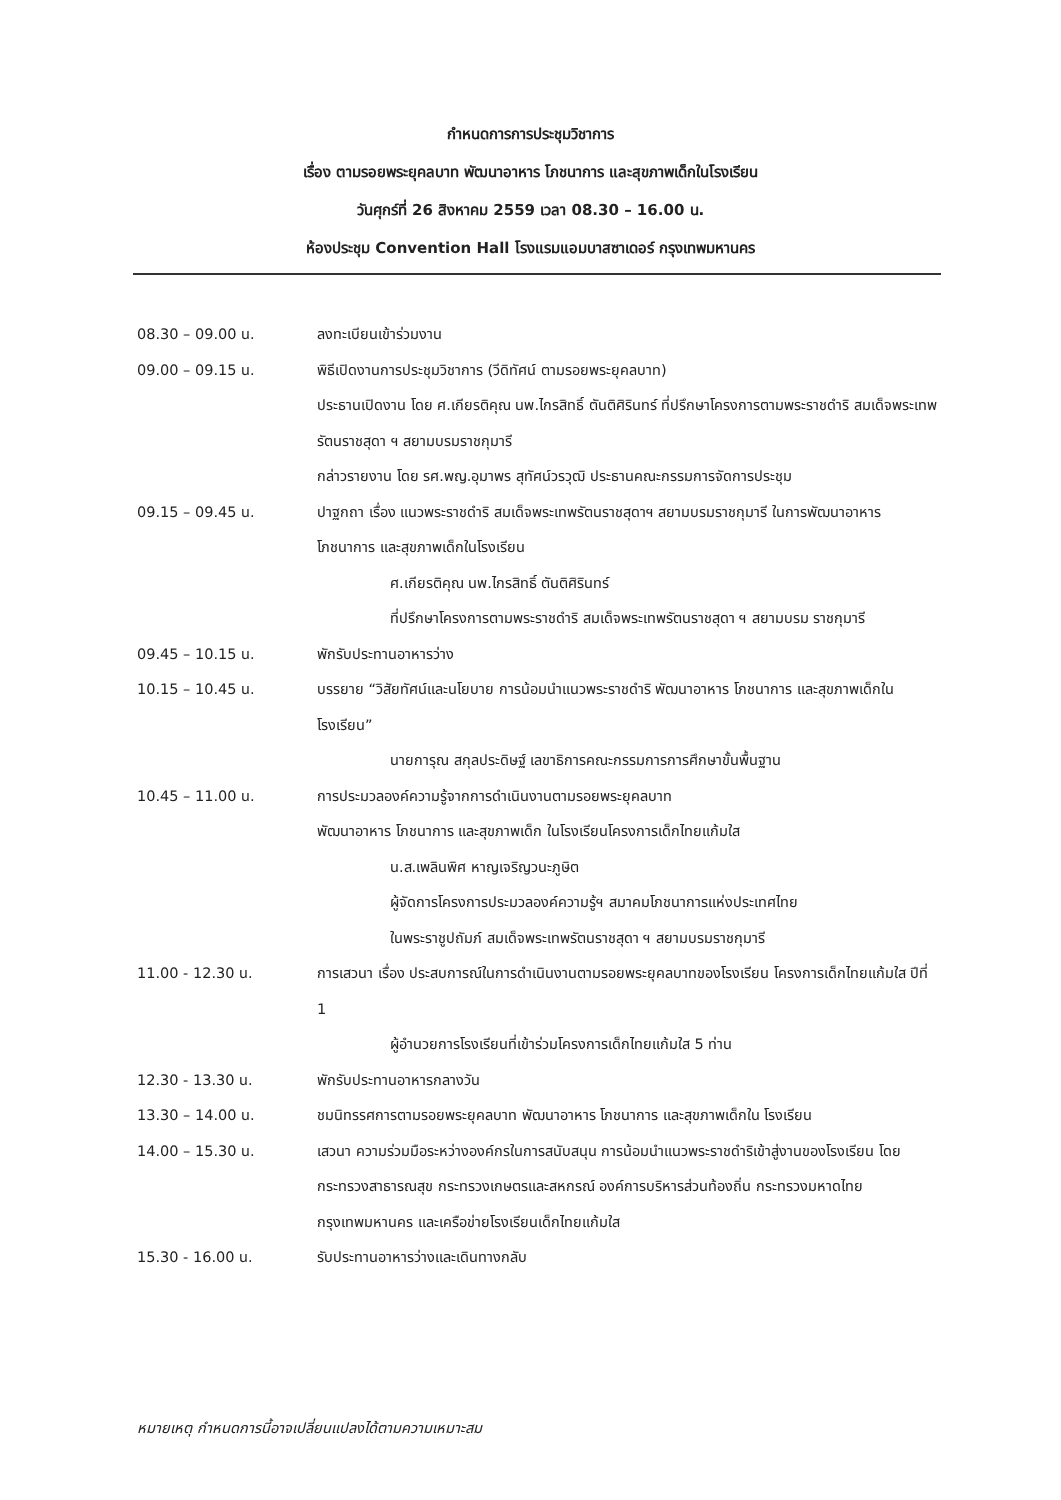กำหนดการการประชุมวิชาการ
เรื่อง ตามรอยพระยุคลบาท พัฒนาอาหาร โภชนาการ และสุขภาพเด็กในโรงเรียน
วันศุกร์ที่ 26 สิงหาคม 2559 เวลา 08.30 – 16.00 น.
ห้องประชุม Convention Hall โรงแรมแอมบาสซาเดอร์ กรุงเทพมหานคร
08.30 – 09.00 น. ลงทะเบียนเข้าร่วมงาน
09.00 – 09.15 น. พิธีเปิดงานการประชุมวิชาการ (วีดิทัศน์ ตามรอยพระยุคลบาท)
ประธานเปิดงาน โดย ศ.เกียรติคุณ นพ.ไกรสิทธิ์ ตันติศิรินทร์ ที่ปรึกษาโครงการตามพระราชดำริ สมเด็จพระเทพรัตนราชสุดา ฯ สยามบรมราชกุมารี
กล่าวรายงาน โดย รศ.พญ.อุมาพร สุทัศน์วรวุฒิ ประธานคณะกรรมการจัดการประชุม
09.15 – 09.45 น. ปาฐกถา เรื่อง แนวพระราชดำริ สมเด็จพระเทพรัตนราชสุดาฯ สยามบรมราชกุมารี ในการพัฒนาอาหาร โภชนาการ และสุขภาพเด็กในโรงเรียน
ศ.เกียรติคุณ นพ.ไกรสิทธิ์ ตันติศิรินทร์
ที่ปรึกษาโครงการตามพระราชดำริ สมเด็จพระเทพรัตนราชสุดา ฯ สยามบรม ราชกุมารี
09.45 – 10.15 น. พักรับประทานอาหารว่าง
10.15 – 10.45 น. บรรยาย “วิสัยทัศน์และนโยบาย การน้อมนำแนวพระราชดำริ พัฒนาอาหาร โภชนาการ และสุขภาพเด็กในโรงเรียน”
นายการุณ สกุลประดิษฐ์ เลขาธิการคณะกรรมการการศึกษาขั้นพื้นฐาน
10.45 – 11.00 น. การประมวลองค์ความรู้จากการดำเนินงานตามรอยพระยุคลบาท
พัฒนาอาหาร โภชนาการ และสุขภาพเด็ก ในโรงเรียนโครงการเด็กไทยแก้มใส
น.ส.เพลินพิศ หาญเจริญวนะภูษิต
ผู้จัดการโครงการประมวลองค์ความรู้ฯ สมาคมโภชนาการแห่งประเทศไทย
ในพระราชูปถัมภ์ สมเด็จพระเทพรัตนราชสุดา ฯ สยามบรมราชกุมารี
11.00 - 12.30 น. การเสวนา เรื่อง ประสบการณ์ในการดำเนินงานตามรอยพระยุคลบาทของโรงเรียน โครงการเด็กไทยแก้มใส ปีที่ 1
ผู้อำนวยการโรงเรียนที่เข้าร่วมโครงการเด็กไทยแก้มใส 5 ท่าน
12.30 - 13.30 น. พักรับประทานอาหารกลางวัน
13.30 – 14.00 น. ชมนิทรรศการตามรอยพระยุคลบาท พัฒนาอาหาร โภชนาการ และสุขภาพเด็กใน โรงเรียน
14.00 – 15.30 น. เสวนา ความร่วมมือระหว่างองค์กรในการสนับสนุน การน้อมนำแนวพระราชดำริเข้าสู่งานของโรงเรียน โดย กระทรวงสาธารณสุข กระทรวงเกษตรและสหกรณ์ องค์การบริหารส่วนท้องถิ่น กระทรวงมหาดไทย กรุงเทพมหานคร และเครือข่ายโรงเรียนเด็กไทยแก้มใส
15.30 - 16.00 น. รับประทานอาหารว่างและเดินทางกลับ
หมายเหตุ กำหนดการนี้อาจเปลี่ยนแปลงได้ตามความเหมาะสม